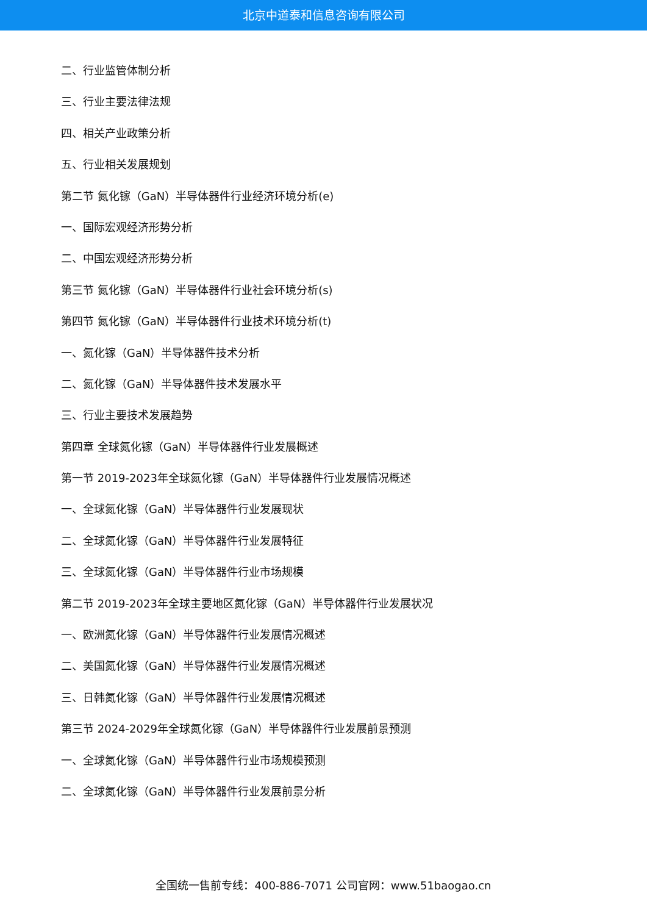北京中道泰和信息咨询有限公司
二、行业监管体制分析
三、行业主要法律法规
四、相关产业政策分析
五、行业相关发展规划
第二节 氮化镓（GaN）半导体器件行业经济环境分析(e)
一、国际宏观经济形势分析
二、中国宏观经济形势分析
第三节 氮化镓（GaN）半导体器件行业社会环境分析(s)
第四节 氮化镓（GaN）半导体器件行业技术环境分析(t)
一、氮化镓（GaN）半导体器件技术分析
二、氮化镓（GaN）半导体器件技术发展水平
三、行业主要技术发展趋势
第四章 全球氮化镓（GaN）半导体器件行业发展概述
第一节 2019-2023年全球氮化镓（GaN）半导体器件行业发展情况概述
一、全球氮化镓（GaN）半导体器件行业发展现状
二、全球氮化镓（GaN）半导体器件行业发展特征
三、全球氮化镓（GaN）半导体器件行业市场规模
第二节 2019-2023年全球主要地区氮化镓（GaN）半导体器件行业发展状况
一、欧洲氮化镓（GaN）半导体器件行业发展情况概述
二、美国氮化镓（GaN）半导体器件行业发展情况概述
三、日韩氮化镓（GaN）半导体器件行业发展情况概述
第三节 2024-2029年全球氮化镓（GaN）半导体器件行业发展前景预测
一、全球氮化镓（GaN）半导体器件行业市场规模预测
二、全球氮化镓（GaN）半导体器件行业发展前景分析
全国统一售前专线：400-886-7071 公司官网：www.51baogao.cn